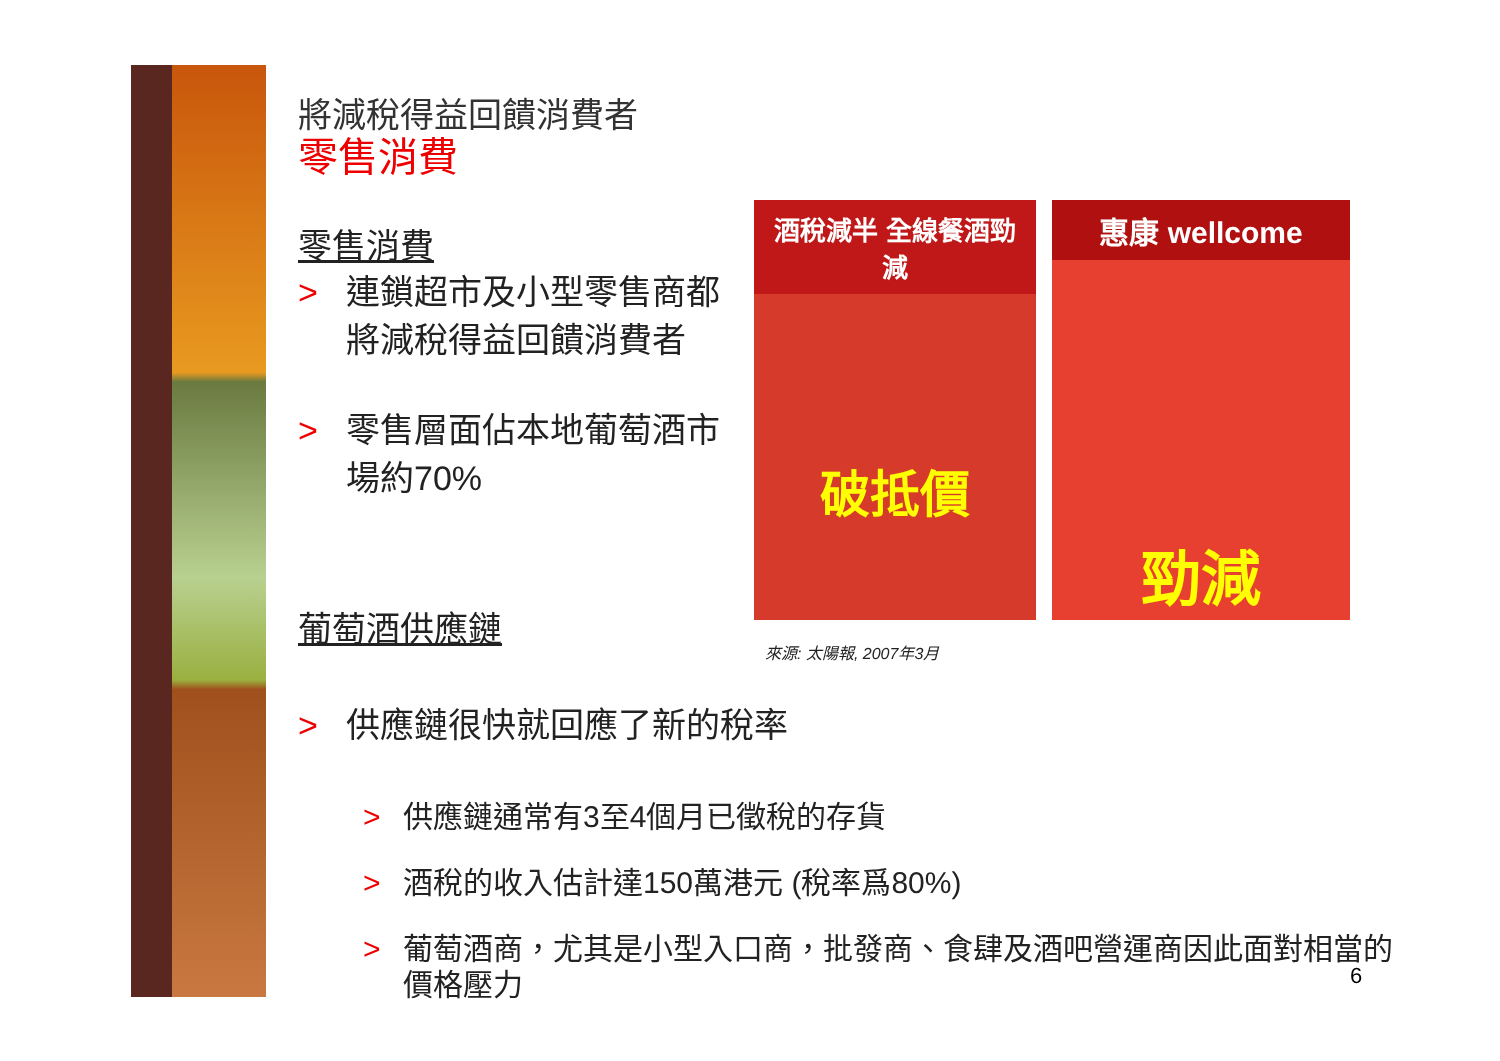將減稅得益回饋消費者
零售消費
零售消費
> 連鎖超市及小型零售商都將減稅得益回饋消費者
> 零售層面佔本地葡萄酒市場約70%
葡萄酒供應鏈
> 供應鏈很快就回應了新的稅率
> 供應鏈通常有3至4個月已徵稅的存貨
> 酒稅的收入估計達150萬港元 (稅率爲80%)
> 葡萄酒商，尤其是小型入口商，批發商、食肆及酒吧營運商因此面對相當的價格壓力
酒稅減半 全線餐酒勁減
破抵價
惠康 wellcome
勁減
來源: 太陽報, 2007年3月
6